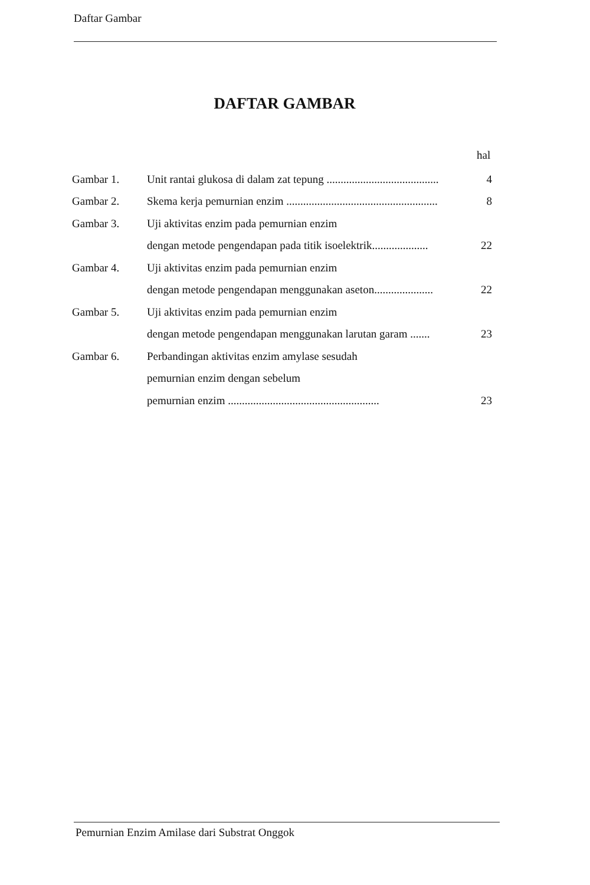Daftar Gambar
DAFTAR GAMBAR
hal
| Gambar 1. | Unit rantai glukosa di dalam zat tepung ........................................ | 4 |
| Gambar 2. | Skema kerja pemurnian enzim ...................................................... | 8 |
| Gambar 3. | Uji aktivitas enzim pada pemurnian enzim | |
| | dengan metode pengendapan pada titik isoelektrik.................... | 22 |
| Gambar 4. | Uji aktivitas enzim pada pemurnian enzim | |
| | dengan metode pengendapan menggunakan aseton..................... | 22 |
| Gambar 5. | Uji aktivitas enzim pada pemurnian enzim | |
| | dengan metode pengendapan menggunakan larutan garam ....... | 23 |
| Gambar 6. | Perbandingan aktivitas enzim amylase sesudah | |
| | pemurnian enzim dengan sebelum | |
| | pemurnian enzim ...................................................... | 23 |
Pemurnian Enzim Amilase dari Substrat Onggok